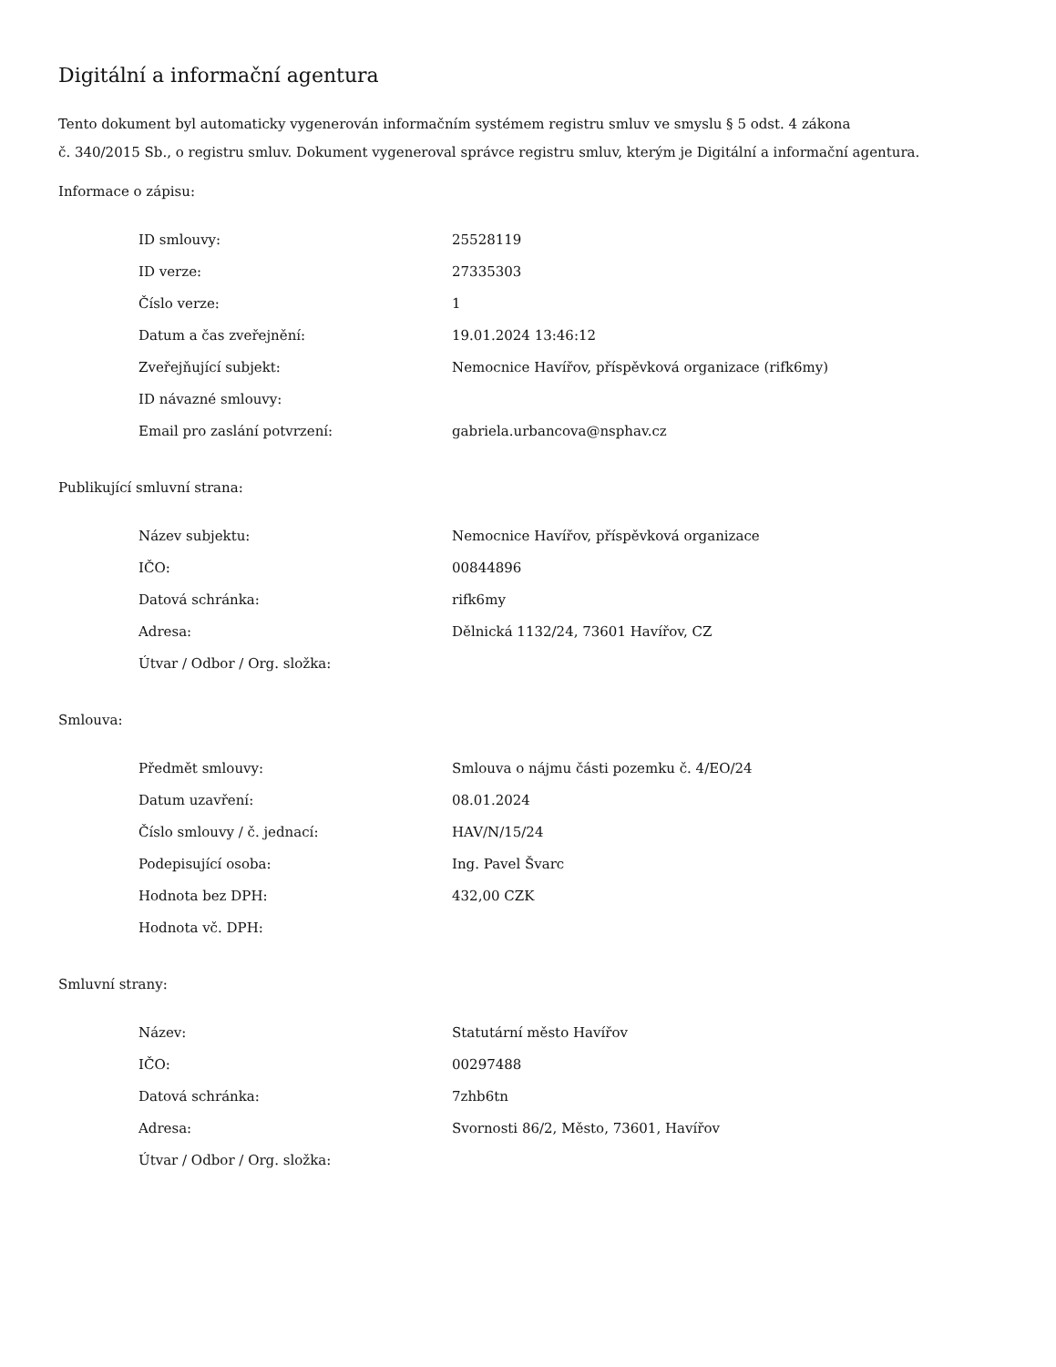Digitální a informační agentura
Tento dokument byl automaticky vygenerován informačním systémem registru smluv ve smyslu § 5 odst. 4 zákona
č. 340/2015 Sb., o registru smluv. Dokument vygeneroval správce registru smluv, kterým je Digitální a informační agentura.
Informace o zápisu:
| ID smlouvy: | 25528119 |
| ID verze: | 27335303 |
| Číslo verze: | 1 |
| Datum a čas zveřejnění: | 19.01.2024 13:46:12 |
| Zveřejňující subjekt: | Nemocnice Havířov, příspěvková organizace (rifk6my) |
| ID návazné smlouvy: | |
| Email pro zaslání potvrzení: | gabriela.urbancova@nsphav.cz |
Publikující smluvní strana:
| Název subjektu: | Nemocnice Havířov, příspěvková organizace |
| IČO: | 00844896 |
| Datová schránka: | rifk6my |
| Adresa: | Dělnická 1132/24, 73601 Havířov, CZ |
| Útvar / Odbor / Org. složka: | |
Smlouva:
| Předmět smlouvy: | Smlouva o nájmu části pozemku č. 4/EO/24 |
| Datum uzavření: | 08.01.2024 |
| Číslo smlouvy / č. jednací: | HAV/N/15/24 |
| Podepisující osoba: | Ing. Pavel Švarc |
| Hodnota bez DPH: | 432,00 CZK |
| Hodnota vč. DPH: | |
Smluvní strany:
| Název: | Statutární město Havířov |
| IČO: | 00297488 |
| Datová schránka: | 7zhb6tn |
| Adresa: | Svornosti 86/2, Město, 73601, Havířov |
| Útvar / Odbor / Org. složka: | |